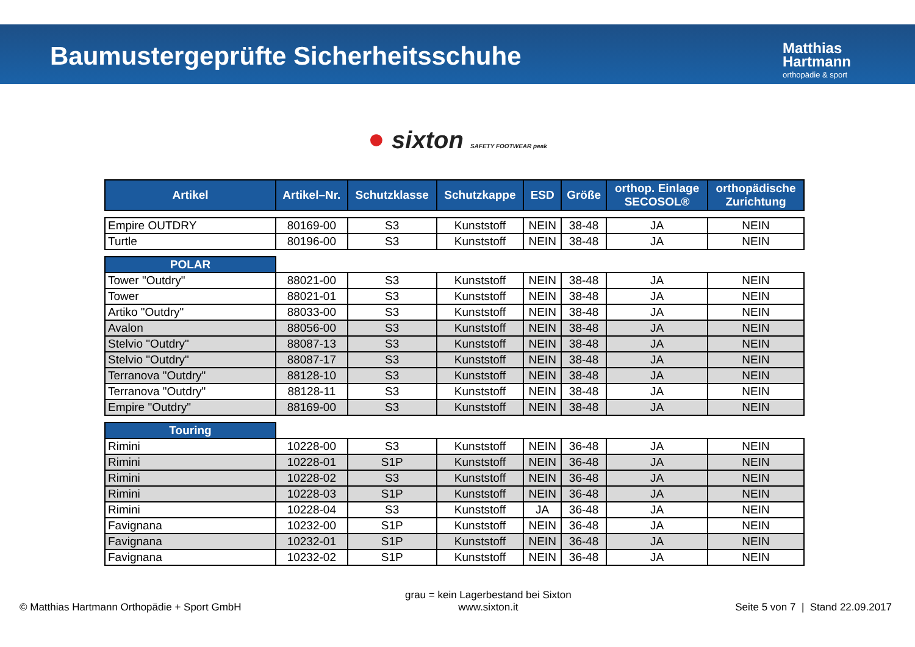Baumustergeprüfte Sicherheitsschuhe
Matthias
Hartmann
orthopädie & sport
● sixton SAFETY FOOTWEAR peak
| Artikel | Artikel–Nr. | Schutzklasse | Schutzkappe | ESD | Größe | orthop. Einlage SECOSOL® | orthopädische Zurichtung |
| --- | --- | --- | --- | --- | --- | --- | --- |
| Empire OUTDRY | 80169-00 | S3 | Kunststoff | NEIN | 38-48 | JA | NEIN |
| Turtle | 80196-00 | S3 | Kunststoff | NEIN | 38-48 | JA | NEIN |
| POLAR | | | | | | | |
| Tower "Outdry" | 88021-00 | S3 | Kunststoff | NEIN | 38-48 | JA | NEIN |
| Tower | 88021-01 | S3 | Kunststoff | NEIN | 38-48 | JA | NEIN |
| Artiko "Outdry" | 88033-00 | S3 | Kunststoff | NEIN | 38-48 | JA | NEIN |
| Avalon | 88056-00 | S3 | Kunststoff | NEIN | 38-48 | JA | NEIN |
| Stelvio "Outdry" | 88087-13 | S3 | Kunststoff | NEIN | 38-48 | JA | NEIN |
| Stelvio "Outdry" | 88087-17 | S3 | Kunststoff | NEIN | 38-48 | JA | NEIN |
| Terranova "Outdry" | 88128-10 | S3 | Kunststoff | NEIN | 38-48 | JA | NEIN |
| Terranova "Outdry" | 88128-11 | S3 | Kunststoff | NEIN | 38-48 | JA | NEIN |
| Empire "Outdry" | 88169-00 | S3 | Kunststoff | NEIN | 38-48 | JA | NEIN |
| Touring | | | | | | | |
| Rimini | 10228-00 | S3 | Kunststoff | NEIN | 36-48 | JA | NEIN |
| Rimini | 10228-01 | S1P | Kunststoff | NEIN | 36-48 | JA | NEIN |
| Rimini | 10228-02 | S3 | Kunststoff | NEIN | 36-48 | JA | NEIN |
| Rimini | 10228-03 | S1P | Kunststoff | NEIN | 36-48 | JA | NEIN |
| Rimini | 10228-04 | S3 | Kunststoff | JA | 36-48 | JA | NEIN |
| Favignana | 10232-00 | S1P | Kunststoff | NEIN | 36-48 | JA | NEIN |
| Favignana | 10232-01 | S1P | Kunststoff | NEIN | 36-48 | JA | NEIN |
| Favignana | 10232-02 | S1P | Kunststoff | NEIN | 36-48 | JA | NEIN |
© Matthias Hartmann Orthopädie + Sport GmbH
grau = kein Lagerbestand bei Sixton
www.sixton.it
Seite 5 von 7 | Stand 22.09.2017